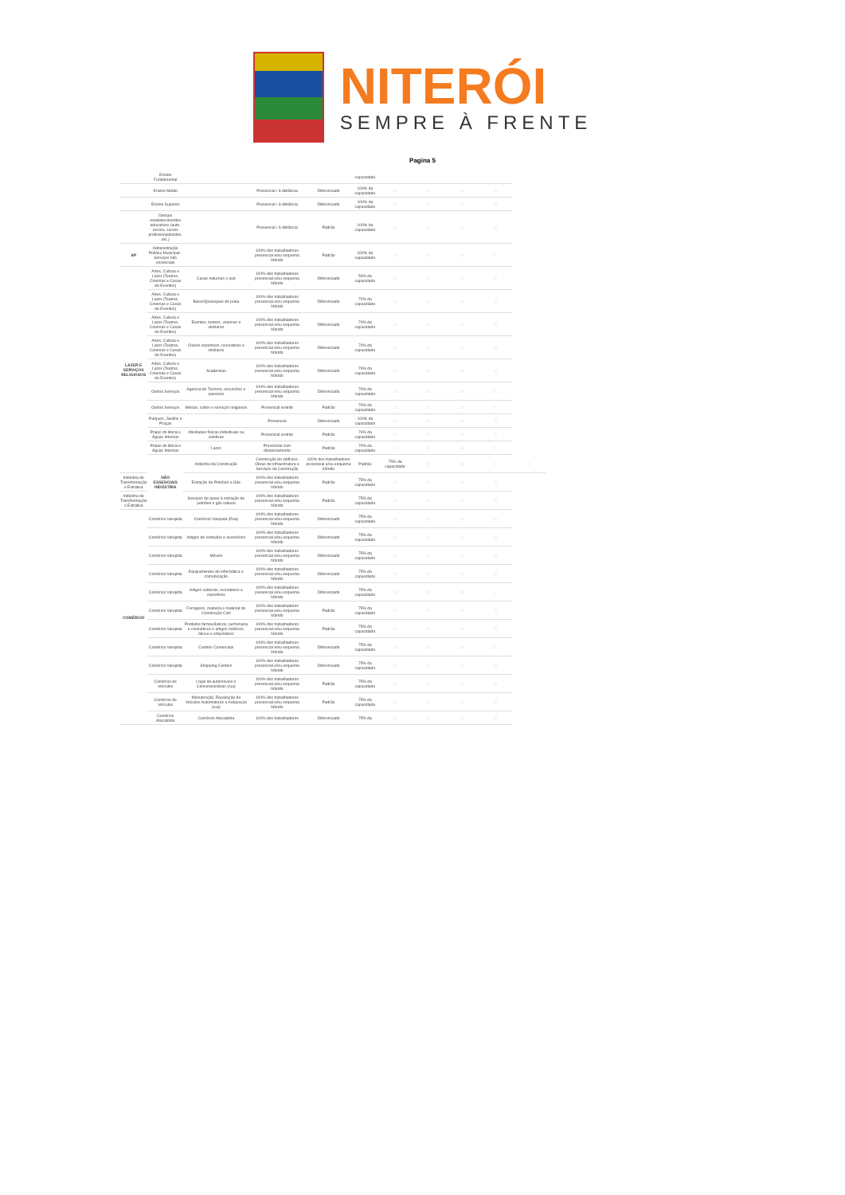NITERÓI
SEMPRE À FRENTE
Pagina 5
| | Ensino Fundamental | | | | capacidade | | | | | |
| | Ensino Médio | | Presencial / à distância | Diferenciado | 100% da capacidade | □ | □ | □ | □ | |
| | Ensino Superior | | Presencial / à distância | Diferenciado | 100% da capacidade | □ | □ | □ | □ | |
| | Demais estabelecimentos educativos (auto-escola, cursos profissionalizantes, etc.) | | Presencial / à distância | Padrão | 100% da capacidade | □ | □ | □ | □ | |
| AP | Administração Pública Municipal - Serviços não essenciais | | 100% dos trabalhadores presencial e/ou esquema híbrido | Padrão | 100% da capacidade | □ | □ | □ | □ | |
| LAZER E SERVIÇOS RELIGIOSOS | Artes, Cultura e Lazer (Teatros, Cinemas e Casas de Eventos) | Casas noturnas e pub | 100% dos trabalhadores presencial e/ou esquema híbrido | Diferenciado | 50% da capacidade | □ | □ | □ | □ | |
| | Artes, Cultura e Lazer (Teatros, Cinemas e Casas de Eventos) | Bares/Quiosques de praia | 100% dos trabalhadores presencial e/ou esquema híbrido | Diferenciado | 70% da capacidade | □ | □ | □ | □ | |
| | Artes, Cultura e Lazer (Teatros, Cinemas e Casas de Eventos) | Eventos, teatros, cinemas e similares | 100% dos trabalhadores presencial e/ou esquema híbrido | Diferenciado | 70% da capacidade | □ | □ | □ | □ | |
| | Artes, Cultura e Lazer (Teatros, Cinemas e Casas de Eventos) | Clubes esportivos, recreativos e similares | 100% dos trabalhadores presencial e/ou esquema híbrido | Diferenciado | 70% da capacidade | □ | □ | □ | □ | |
| | Artes, Cultura e Lazer (Teatros, Cinemas e Casas de Eventos) | Academias | 100% dos trabalhadores presencial e/ou esquema híbrido | Diferenciado | 70% da capacidade | □ | □ | □ | □ | |
| | Outros Serviços | Agencia de Turismo, excursões e passeios | 100% dos trabalhadores presencial e/ou esquema híbrido | Diferenciado | 70% da capacidade | □ | □ | □ | □ | |
| | Outros Serviços | Missas, cultos e serviços religiosos | Presencial restrito | Padrão | 70% da capacidade | □ | □ | □ | □ | |
| | Parques, Jardins e Praças | | Presencial | Diferenciado | 100% da capacidade | □ | □ | □ | □ | |
| | Praias do litoral e Águas Internas | Atividades físicas individuais ou coletivas | Presencial restrito | Padrão | 70% da capacidade | □ | □ | □ | □ | |
| | Praias do litoral e Águas Internas | Lazer | Presencial com distanciamento | Padrão | 70% da capacidade | □ | □ | □ | □ | |
| | NÃO ESSENCIAIS INDÚSTRIA | Indústria da Construção | Construção de edifícios, Obras de infraestrutura e Serviços da Construção | 100% dos trabalhadores presencial e/ou esquema híbrido | Padrão | 75% da capacidade | □ | □ | □ | □ |
| Indústria de Transformação e Extrativa | | Extração de Petróleo e Gás | 100% dos trabalhadores presencial e/ou esquema híbrido | Padrão | 75% da capacidade | □ | □ | □ | □ | |
| Indústria de Transformação e Extrativa | | Serviços de apoio à extração de petróleo e gás natural | 100% dos trabalhadores presencial e/ou esquema híbrido | Padrão | 75% da capacidade | □ | □ | □ | □ | |
| COMÉRCIO | Comércio Varejista | Comércio Varejista (Rua) | 100% dos trabalhadores presencial e/ou esquema híbrido | Diferenciado | 75% da capacidade | □ | □ | □ | □ | |
| | Comércio Varejista | Artigos do vestuário e acessórios | 100% dos trabalhadores presencial e/ou esquema híbrido | Diferenciado | 75% da capacidade | □ | □ | □ | □ | |
| | Comércio Varejista | Móveis | 100% dos trabalhadores presencial e/ou esquema híbrido | Diferenciado | 75% da capacidade | □ | □ | □ | □ | |
| | Comércio Varejista | Equipamentos de informática e comunicação | 100% dos trabalhadores presencial e/ou esquema híbrido | Diferenciado | 75% da capacidade | □ | □ | □ | □ | |
| | Comércio Varejista | Artigos culturais, recreativos e esportivos | 100% dos trabalhadores presencial e/ou esquema híbrido | Diferenciado | 75% da capacidade | □ | □ | □ | □ | |
| | Comércio Varejista | Ferragens, madeira e material de Construção Civil | 100% dos trabalhadores presencial e/ou esquema híbrido | Padrão | 75% da capacidade | □ | □ | □ | □ | |
| | Comércio Varejista | Produtos farmacêuticos, perfumaria e cosméticos e artigos médicos, óticos e ortopédicos | 100% dos trabalhadores presencial e/ou esquema híbrido | Padrão | 75% da capacidade | □ | □ | □ | □ | |
| | Comércio Varejista | Centros Comerciais | 100% dos trabalhadores presencial e/ou esquema híbrido | Diferenciado | 75% da capacidade | □ | □ | □ | □ | |
| | Comércio Varejista | Shopping Centers | 100% dos trabalhadores presencial e/ou esquema híbrido | Diferenciado | 75% da capacidade | □ | □ | □ | □ | |
| | Comércio de Veículos | Lojas de automoveis e Concessionárias (rua) | 100% dos trabalhadores presencial e/ou esquema híbrido | Padrão | 75% da capacidade | □ | □ | □ | □ | |
| | Comércio de Veículos | Manutenção, Reparação de Veículos Automotores e Autopeças (rua) | 100% dos trabalhadores presencial e/ou esquema híbrido | Padrão | 75% da capacidade | □ | □ | □ | □ | |
| | Comércio Atacadista | Comércio Atacadista | 100% dos trabalhadores | Diferenciado | 75% da | □ | □ | □ | □ | |